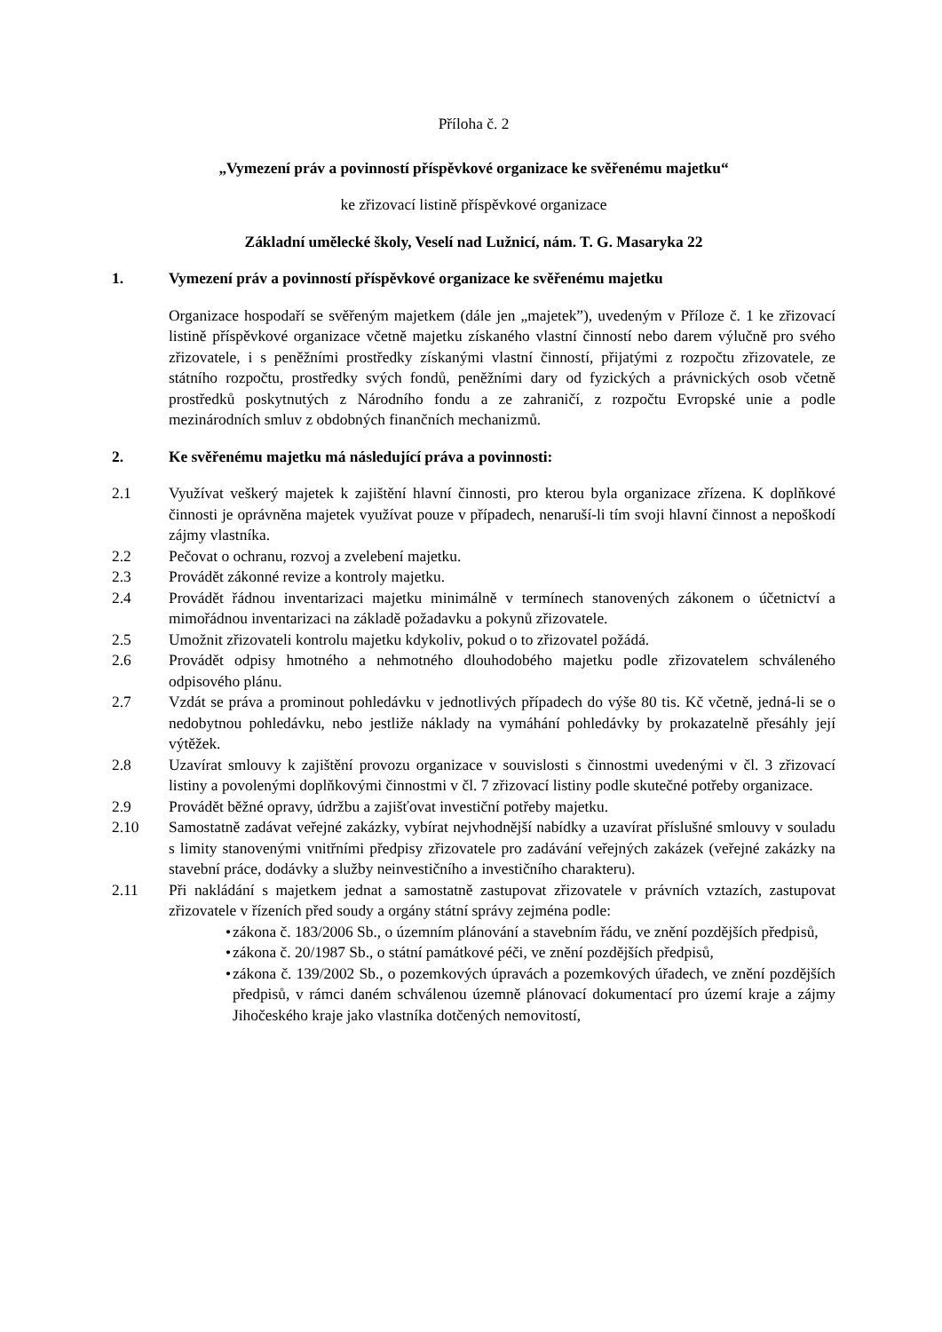Příloha č. 2
„Vymezení práv a povinností příspěvkové organizace ke svěřenému majetku“
ke zřizovací listině příspěvkové organizace
Základní umělecké školy, Veselí nad Lužnicí, nám. T. G. Masaryka 22
1. Vymezení práv a povinností příspěvkové organizace ke svěřenému majetku
Organizace hospodaří se svěřeným majetkem (dále jen „majetek”), uvedeným v Příloze č. 1 ke zřizovací listině příspěvkové organizace včetně majetku získaného vlastní činností nebo darem výlučně pro svého zřizovatele, i s peněžními prostředky získanými vlastní činností, přijatými z rozpočtu zřizovatele, ze státního rozpočtu, prostředky svých fondů, peněžními dary od fyzických a právnických osob včetně prostředků poskytnutých z Národního fondu a ze zahraničí, z rozpočtu Evropské unie a podle mezinárodních smluv z obdobných finančních mechanizmů.
2. Ke svěřenému majetku má následující práva a povinnosti:
2.1 Využívat veškerý majetek k zajištění hlavní činnosti, pro kterou byla organizace zřízena. K doplňkové činnosti je oprávněna majetek využívat pouze v případech, nenaruší-li tím svoji hlavní činnost a nepoškodí zájmy vlastníka.
2.2 Pečovat o ochranu, rozvoj a zvelebení majetku.
2.3 Provádět zákonné revize a kontroly majetku.
2.4 Provádět řádnou inventarizaci majetku minimálně v termínech stanovených zákonem o účetnictví a mimořádnou inventarizaci na základě požadavku a pokynů zřizovatele.
2.5 Umožnit zřizovateli kontrolu majetku kdykoliv, pokud o to zřizovatel požádá.
2.6 Provádět odpisy hmotného a nehmotného dlouhodobého majetku podle zřizovatelem schváleného odpisového plánu.
2.7 Vzdát se práva a prominout pohledávku v jednotlivých případech do výše 80 tis. Kč včetně, jedná-li se o nedobytnou pohledávku, nebo jestliže náklady na vymáhání pohledávky by prokazatelně přesáhly její výtěžek.
2.8 Uzavírat smlouvy k zajištění provozu organizace v souvislosti s činnostmi uvedenými v čl. 3 zřizovací listiny a povolenými doplňkovými činnostmi v čl. 7 zřizovací listiny podle skutečné potřeby organizace.
2.9 Provádět běžné opravy, údržbu a zajišťovat investiční potřeby majetku.
2.10 Samostatně zadávat veřejné zakázky, vybírat nejvhodnější nabídky a uzavírat příslušné smlouvy v souladu s limity stanovenými vnitřními předpisy zřizovatele pro zadávání veřejných zakázek (veřejné zakázky na stavební práce, dodávky a služby neinvestičního a investičního charakteru).
2.11 Při nakládání s majetkem jednat a samostatně zastupovat zřizovatele v právních vztazích, zastupovat zřizovatele v řízeních před soudy a orgány státní správy zejména podle:
•
zákona č. 183/2006 Sb., o územním plánování a stavebním řádu, ve znění pozdějších předpisů,
•
zákona č. 20/1987 Sb., o státní památkové péči, ve znění pozdějších předpisů,
•
zákona č. 139/2002 Sb., o pozemkových úpravách a pozemkových úřadech, ve znění pozdějších předpisů, v rámci daném schválenou územně plánovací dokumentací pro území kraje a zájmy Jihočeského kraje jako vlastníka dotčených nemovitostí,